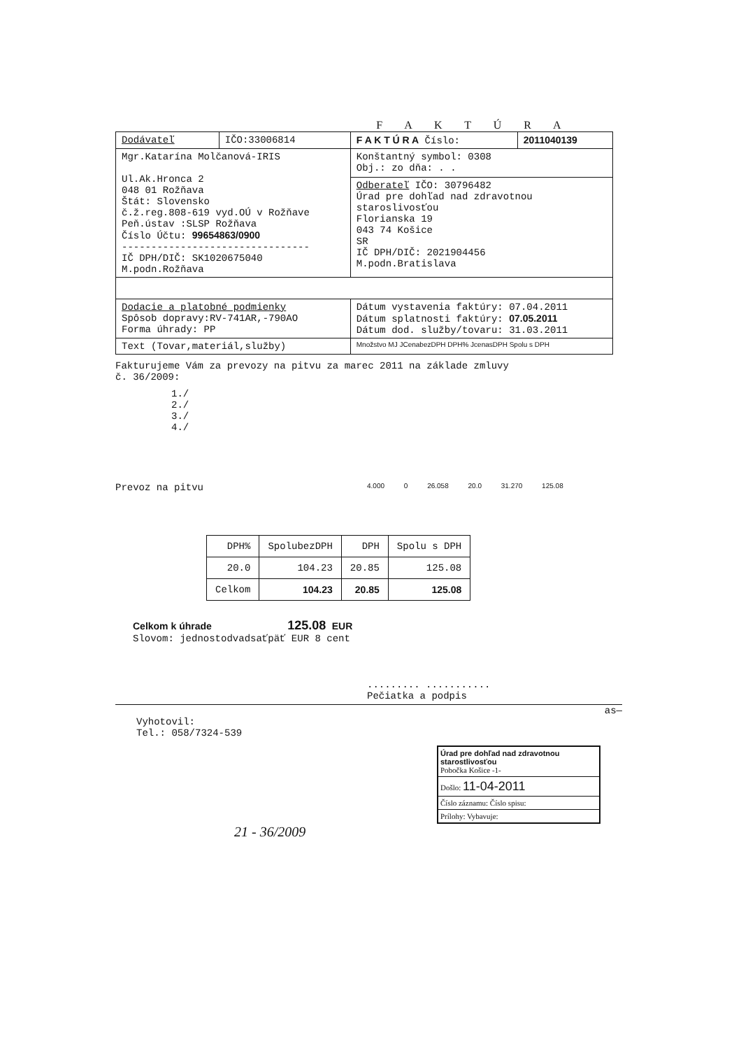F A K T Ú R A
| Dodávateľ | IČO:33006814 | F A K T Ú R A Číslo: | 2011040139 |
| Mgr.Katarína Molčanová-IRIS Ul.Ak.Hronca 2 048 01 Rožňava Štát: Slovensko č.ž.reg.808-619 vyd.OÚ v Rožňave Peň.ústav :SLSP Rožňava Číslo Účtu: 99654863/0900 -------------------------------- IČ DPH/DIČ: SK1020675040 M.podn.Rožňava | | Konštantný symbol: 0308 Obj.: zo dňa: . . | |
| | | Odberateľ IČO: 30796482 Úrad pre dohľad nad zdravotnou staroslivosťou Florianska 19 043 74 Košice SR IČ DPH/DIČ: 2021904456 M.podn.Bratislava | |
| Dodacie a platobné podmienky Spôsob dopravy:RV-741AR,-790AO Forma úhrady: PP | | Dátum vystavenia faktúry: 07.04.2011 Dátum splatnosti faktúry: 07.05.2011 Dátum dod. služby/tovaru: 31.03.2011 | |
| Text (Tovar,materiál,služby) | | Množstvo MJ JCenabezDPH DPH% JcenasDPH Spolu s DPH | |
Fakturujeme Vám za prevozy na pitvu za marec 2011 na základe zmluvy
č. 36/2009:
1./
2./
3./
4./
Prevoz na pitvu 4.000 0 26.058 20.0 31.270 125.08
| DPH% | SpolubezDPH | DPH | Spolu s DPH |
| 20.0 | 104.23 | 20.85 | 125.08 |
| Celkom | 104.23 | 20.85 | 125.08 |
Celkom k úhrade 125.08 EUR
Slovom: jednostodvadsaťpäť EUR 8 cent
......... ...........
Pečiatka a podpis
as—
Vyhotovil:
Tel.: 058/7324-539
Úrad pre dohľad nad zdravotnou starostlivosťou
Pobočka Košice -1-
Došlo: 11-04-2011
Číslo záznamu: Číslo spisu:
Prílohy: Vybavuje:
21 - 36/2009